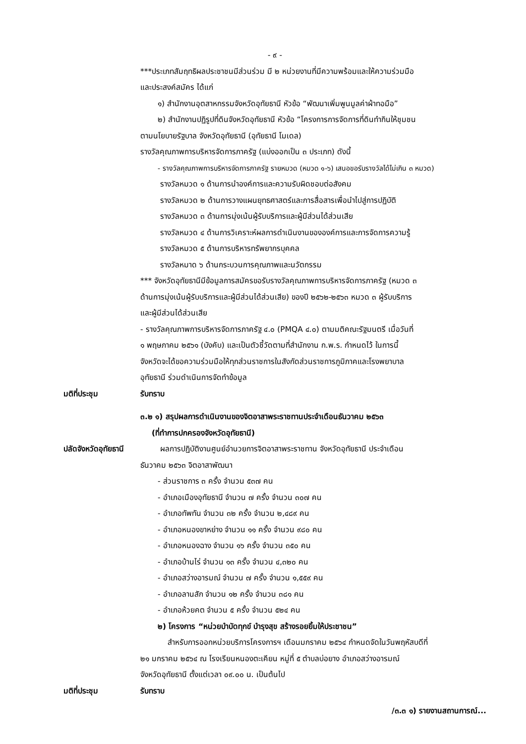- ๙ -
***ประเภทสัมฤทธิผลประชาชนมีส่วนร่วม มี ๒ หน่วยงานที่มีความพร้อมและให้ความร่วมมือ
และประสงค์สมัคร ได้แก่
๑) สำนักงานอุตสาหกรรมจังหวัดอุทัยธานี หัวข้อ “พัฒนาเพิ่มพูนมูลค่าผ้าทอมือ”
๒) สำนักงานปฏิรูปที่ดินจังหวัดอุทัยธานี หัวข้อ “โครงการการจัดการที่ดินทำกินให้ชุมชน
ตามนโยบายรัฐบาล จังหวัดอุทัยธานี (อุทัยธานี โมเดล)
รางวัลคุณภาพการบริหารจัดการภาครัฐ (แบ่งออกเป็น ๓ ประเภท) ดังนี้
- รางวัลคุณภาพการบริหารจัดการภาครัฐ รายหมวด (หมวด ๑-๖) เสนอขอรับรางวัลได้ไม่เกิน ๓ หมวด)
รางวัลหมวด ๑ ด้านการนำองค์การและความรับผิดชอบต่อสังคม
รางวัลหมวด ๒ ด้านการวางแผนยุทธศาสตร์และการสื่อสารเพื่อนำไปสู่การปฏิบัติ
รางวัลหมวด ๓ ด้านการมุ่งเน้นผู้รับบริการและผู้มีส่วนได้ส่วนเสีย
รางวัลหมวด ๔ ด้านการวิเคราะห์ผลการดำเนินงานขององค์การและการจัดการความรู้
รางวัลหมวด ๕ ด้านการบริหารทรัพยากรบุคคล
รางวัลหมาด ๖ ด้านกระบวนการคุณภาพและนวัตกรรม
*** จังหวัดอุทัยธานีมีข้อมูลการสมัครขอรับรางวัลคุณภาพการบริหารจัดการภาครัฐ (หมวด ๓
ด้านการมุ่งเน้นผู้รับบริการและผู้มีส่วนได้ส่วนเสีย) ของปี ๒๕๖๒-๒๕๖๓ หมวด ๓ ผู้รับบริการ
และผู้มีส่วนได้ส่วนเสีย
- รางวัลคุณภาพการบริหารจัดการภาครัฐ ๔.๐ (PMQA ๔.๐) ตามมติคณะรัฐมนตรี เมื่อวันที่
๑ พฤษภาคม ๒๕๖๑ (บังคับ) และเป็นตัวชี้วัดตามที่สำนักงาน ก.พ.ร. กำหนดไว้ ในการนี้
จังหวัดจะได้ขอความร่วมมือให้ทุกส่วนราชการในสังกัดส่วนราชการภูมิภาคและโรงพยาบาล
อุทัยธานี ร่วมดำเนินการจัดทำข้อมูล
มติที่ประชุม รับทราบ
๓.๒ ๑) สรุปผลการดำเนินงานของจิตอาสาพระราชทานประจำเดือนธันวาคม ๒๕๖๓
(ที่ทำการปกครองจังหวัดอุทัยธานี)
ปลัดจังหวัดอุทัยธานี ผลการปฏิบัติงานศูนย์อำนวยการจิตอาสาพระราชทาน จังหวัดอุทัยธานี ประจำเดือน
ธันวาคม ๒๕๖๓ จิตอาสาพัฒนา
- ส่วนราชการ ๓ ครั้ง จำนวน ๕๓๗ คน
- อำเภอเมืองอุทัยธานี จำนวน ๗ ครั้ง จำนวน ๓๐๗ คน
- อำเภอทัพทัน จำนวน ๓๒ ครั้ง จำนวน ๒,๔๘๙ คน
- อำเภอหนองขาหย่าง จำนวน ๑๑ ครั้ง จำนวน ๙๘๐ คน
- อำเภอหนองฉาง จำนวน ๑๖ ครั้ง จำนวน ๓๕๐ คน
- อำเภอบ้านไร่ จำนวน ๑๓ ครั้ง จำนวน ๔,๓๒๐ คน
- อำเภอสว่างอารมณ์ จำนวน ๗ ครั้ง จำนวน ๑,๕๕๙ คน
- อำเภอลานสัก จำนวน ๑๒ ครั้ง จำนวน ๓๘๑ คน
- อำเภอห้วยคต จำนวน ๕ ครั้ง จำนวน ๕๒๔ คน
๒) โครงการ “หน่วยบำบัดทุกข์ บำรุงสุข สร้างรอยยิ้มให้ประชาชน”
สำหรับการออกหน่วยบริการโครงการฯ เดือนมกราคม ๒๕๖๔ กำหนดจัดในวันพฤหัสบดีที่
๒๑ มกราคม ๒๕๖๔ ณ โรงเรียนหนองตะเคียน หมู่ที่ ๕ ตำบลบ่อยาง อำเภอสว่างอารมณ์
จังหวัดอุทัยธานี ตั้งแต่เวลา ๐๙.๐๐ น. เป็นต้นไป
มติที่ประชุม รับทราบ
/๓.๓ ๑) รายงานสถานการณ์...